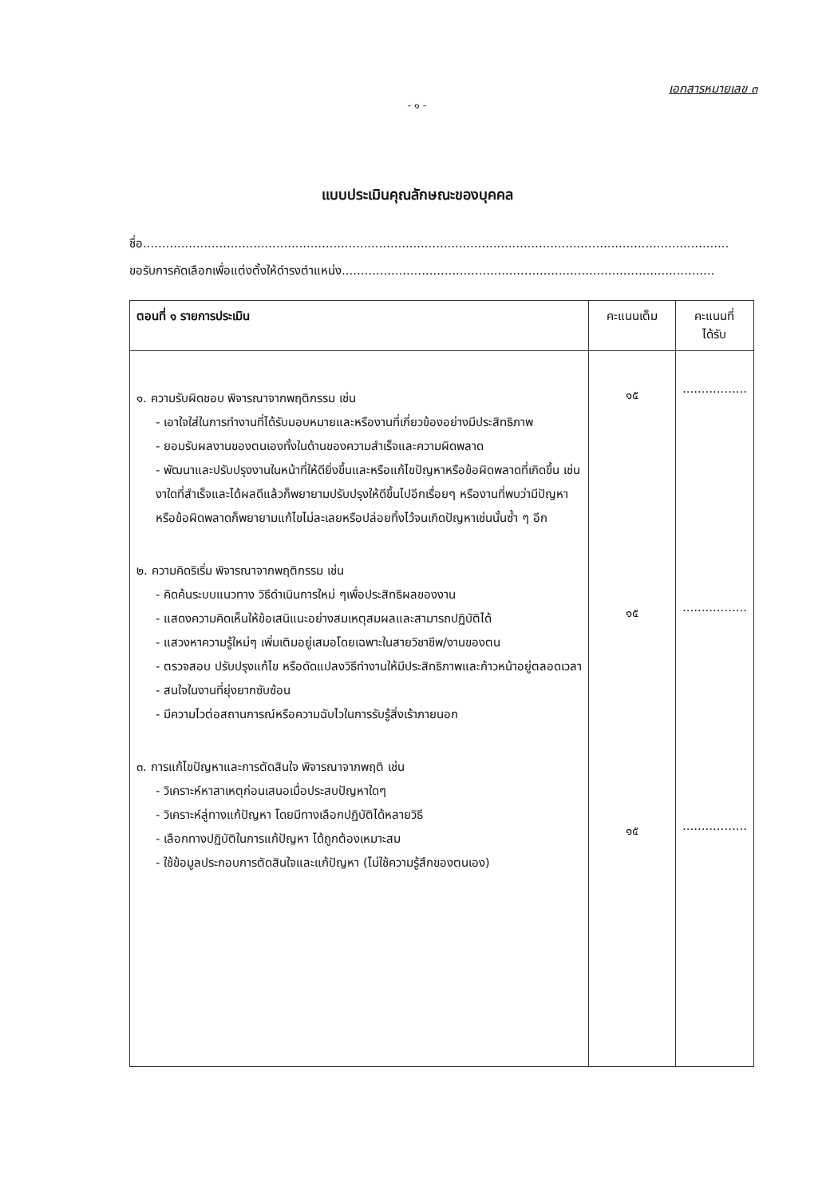เอกสารหมายเลข ๓
- ๑ -
แบบประเมินคุณลักษณะของบุคคล
ชื่อ..........................................................................................................................................................
ขอรับการคัดเลือกเพื่อแต่งตั้งให้ดำรงตำแหน่ง..................................................................................................
| ตอนที่ ๑ รายการประเมิน | คะแนนเต็ม | คะแนนที่ ได้รับ |
| --- | --- | --- |
| ๑. ความรับผิดชอบ พิจารณาจากพฤติกรรม เช่น - เอาใจใส่ในการทำงานที่ได้รับมอบหมายและหรืองานที่เกี่ยวข้องอย่างมีประสิทธิภาพ - ยอมรับผลงานของตนเองทั้งในด้านของความสำเร็จและความผิดพลาด - พัฒนาและปรับปรุงงานในหน้าที่ให้ดียิ่งขึ้นและหรือแก้ไขปัญหาหรือข้อผิดพลาดที่เกิดขึ้น เช่น งาใดที่สำเร็จและได้ผลดีแล้วก็พยายามปรับปรุงให้ดีขึ้นไปอีกเรื่อยๆ หรืองานที่พบว่ามีปัญหาหรือข้อผิดพลาดก็พยายามแก้ไขไม่ละเลยหรือปล่อยทิ้งไว้จนเกิดปัญหาเช่นนั้นซ้ำ ๆ อีก ๒. ความคิดริเริ่ม พิจารณาจากพฤติกรรม เช่น - คิดค้นระบบแนวทาง วิธีดำเนินการใหม่ ๆเพื่อประสิทธิผลของงาน - แสดงความคิดเห็นให้ข้อเสนิแนะอย่างสมเหตุสมผลและสามารถปฏิบัติได้ - แสวงหาความรู้ใหม่ๆ เพิ่มเติมอยู่เสมอโดยเฉพาะในสายวิชาชีพ/งานของตน - ตรวจสอบ ปรับปรุงแก้ไข หรือดัดแปลงวิธีทำงานให้มีประสิทธิภาพและก้าวหน้าอยู่ตลอดเวลา - สนใจในงานที่ยุ่งยากซับซ้อน - มีความไวต่อสถานการณ์หรือความฉับไวในการรับรู้สิ่งเร้าภายนอก ๓. การแก้ไขปัญหาและการตัดสินใจ พิจารณาจากพฤติ เช่น - วิเคราะห์หาสาเหตุก่อนเสนอเมื่อประสบปัญหาใดๆ - วิเคราะห์ลู่ทางแก้ปัญหา โดยมีทางเลือกปฏิบัติได้หลายวิธี - เลือกทางปฏิบัติในการแก้ปัญหา ได้ถูกต้องเหมาะสม - ใช้ข้อมูลประกอบการตัดสินใจและแก้ปัญหา (ไม่ใช้ความรู้สึกของตนเอง) | ๑๕ ๑๕ ๑๕ | ................. ................. ................. |